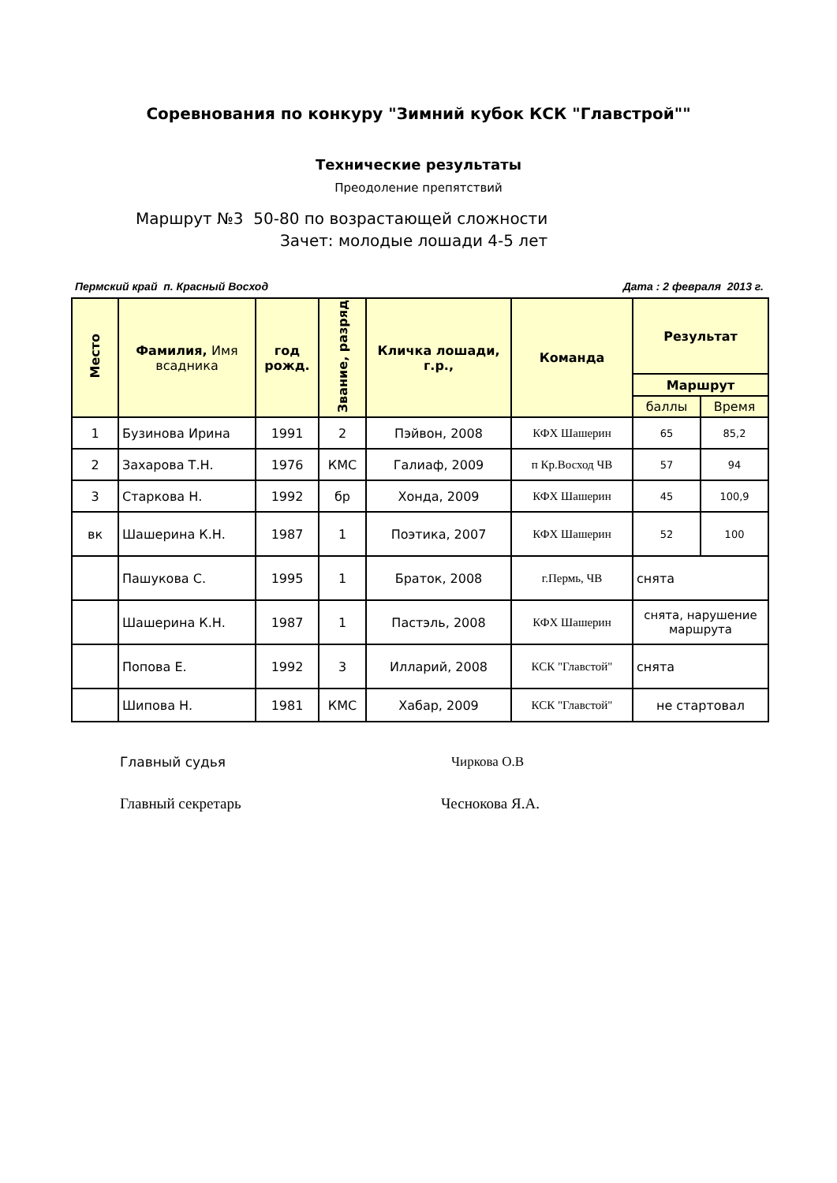Соревнования по конкуру "Зимний кубок КСК "Главстрой""
Технические результаты
Преодоление препятствий
Маршрут №3 50-80 по возрастающей сложности
Зачет: молодые лошади 4-5 лет
Пермский край п. Красный Восход Дата : 2 февраля 2013 г.
| Место | Фамилия, Имя всадника | год рожд. | Звание, разряд | Кличка лошади, г.р., | Команда | Результат | |
| --- | --- | --- | --- | --- | --- | --- | --- |
| | | | | | | Маршрут | |
| | | | | | | баллы | Время |
| 1 | Бузинова Ирина | 1991 | 2 | Пэйвон, 2008 | КФХ Шашерин | 65 | 85,2 |
| 2 | Захарова Т.Н. | 1976 | КМС | Галиаф, 2009 | п Кр.Восход ЧВ | 57 | 94 |
| 3 | Старкова Н. | 1992 | бр | Хонда, 2009 | КФХ Шашерин | 45 | 100,9 |
| вк | Шашерина К.Н. | 1987 | 1 | Поэтика, 2007 | КФХ Шашерин | 52 | 100 |
| | Пашукова С. | 1995 | 1 | Браток, 2008 | г.Пермь, ЧВ | снята | |
| | Шашерина К.Н. | 1987 | 1 | Пастэль, 2008 | КФХ Шашерин | снята, нарушение маршрута | |
| | Попова Е. | 1992 | 3 | Илларий, 2008 | КСК "Главстой" | снята | |
| | Шипова Н. | 1981 | КМС | Хабар, 2009 | КСК "Главстой" | не стартовал | |
Главный судья Чиркова О.В
Главный секретарь Чеснокова Я.А.